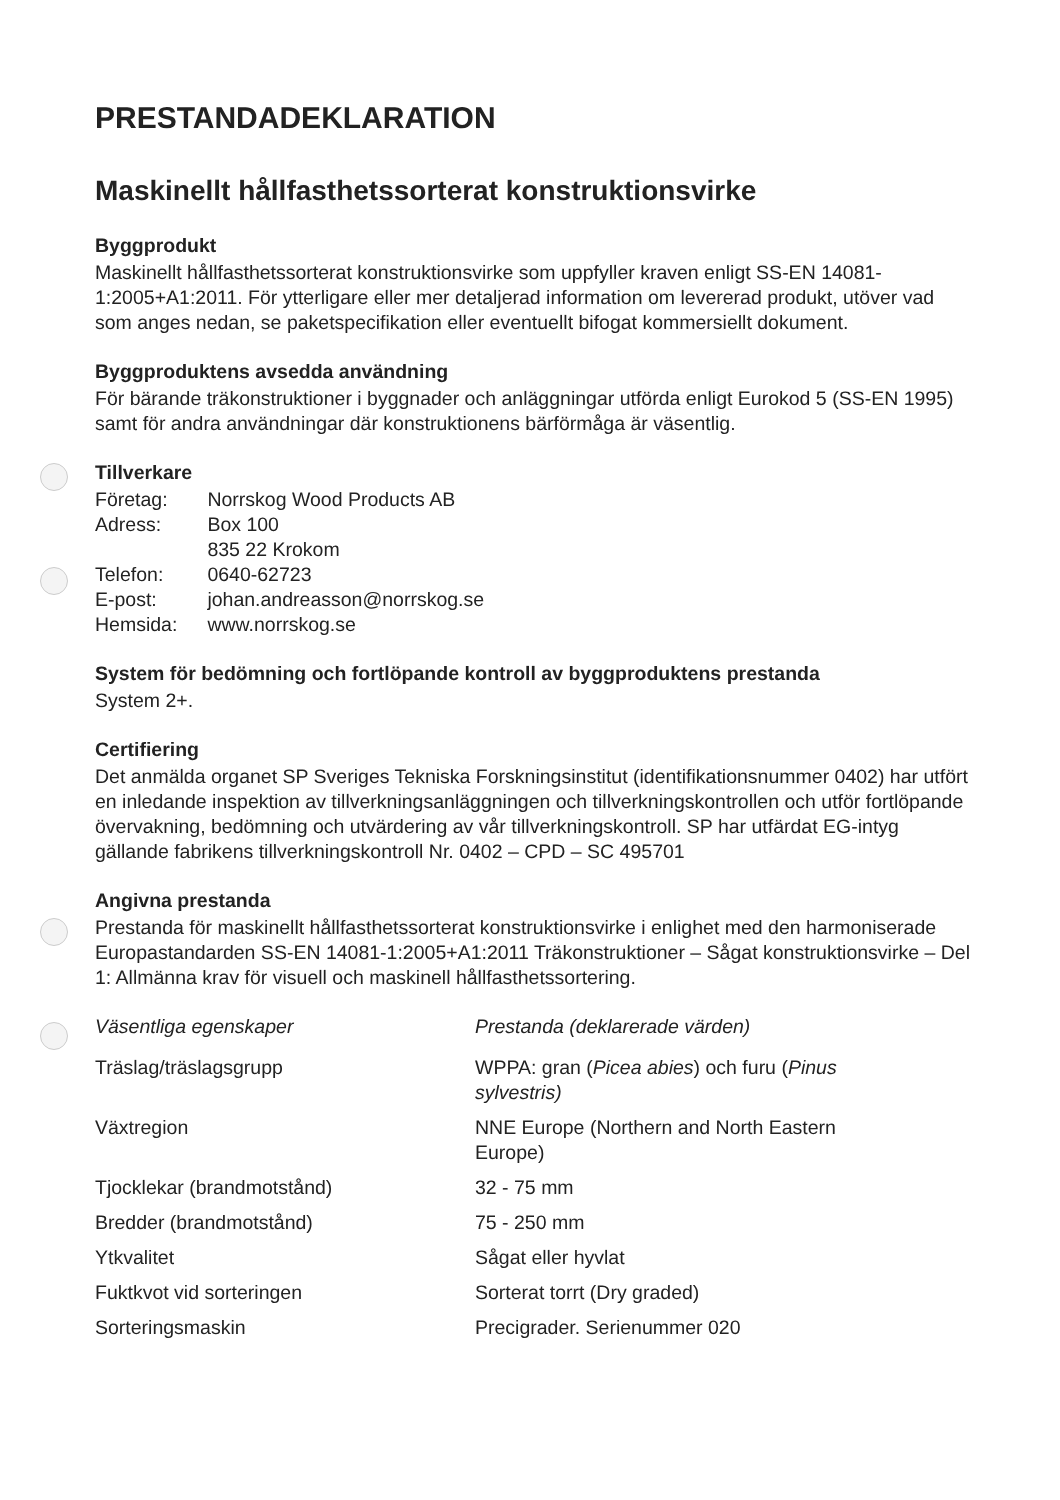PRESTANDADEKLARATION
Maskinellt hållfasthetssorterat konstruktionsvirke
Byggprodukt
Maskinellt hållfasthetssorterat konstruktionsvirke som uppfyller kraven enligt SS-EN 14081-1:2005+A1:2011. För ytterligare eller mer detaljerad information om levererad produkt, utöver vad som anges nedan, se paketspecifikation eller eventuellt bifogat kommersiellt dokument.
Byggproduktens avsedda användning
För bärande träkonstruktioner i byggnader och anläggningar utförda enligt Eurokod 5 (SS-EN 1995) samt för andra användningar där konstruktionens bärförmåga är väsentlig.
Tillverkare
| Företag: | Norrskog Wood Products AB |
| Adress: | Box 100 835 22 Krokom |
| Telefon: | 0640-62723 |
| E-post: | johan.andreasson@norrskog.se |
| Hemsida: | www.norrskog.se |
System för bedömning och fortlöpande kontroll av byggproduktens prestanda
System 2+.
Certifiering
Det anmälda organet SP Sveriges Tekniska Forskningsinstitut (identifikationsnummer 0402) har utfört en inledande inspektion av tillverkningsanläggningen och tillverkningskontrollen och utför fortlöpande övervakning, bedömning och utvärdering av vår tillverkningskontroll. SP har utfärdat EG-intyg gällande fabrikens tillverkningskontroll Nr. 0402 – CPD – SC 495701
Angivna prestanda
Prestanda för maskinellt hållfasthetssorterat konstruktionsvirke i enlighet med den harmoniserade Europastandarden SS-EN 14081-1:2005+A1:2011 Träkonstruktioner – Sågat konstruktionsvirke – Del 1: Allmänna krav för visuell och maskinell hållfasthetssortering.
| Väsentliga egenskaper | Prestanda (deklarerade värden) |
| --- | --- |
| Träslag/träslagsgrupp | WPPA: gran ( Picea abies ) och furu ( Pinus sylvestris) |
| Växtregion | NNE Europe (Northern and North Eastern Europe) |
| Tjocklekar (brandmotstånd) | 32 - 75 mm |
| Bredder (brandmotstånd) | 75 - 250 mm |
| Ytkvalitet | Sågat eller hyvlat |
| Fuktkvot vid sorteringen | Sorterat torrt (Dry graded) |
| Sorteringsmaskin | Precigrader. Serienummer 020 |